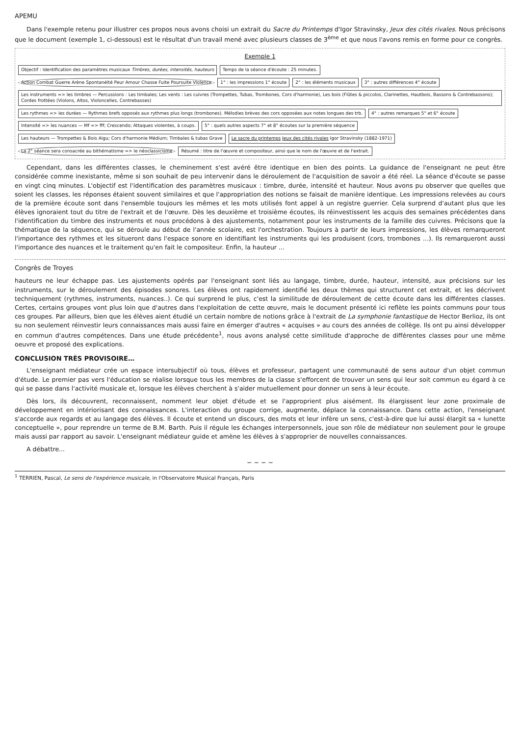APEMU
Dans l'exemple retenu pour illustrer ces propos nous avons choisi un extrait du Sacre du Printemps d'Igor Stravinsky, Jeux des cités rivales. Nous précisons que le document (exemple 1, ci-dessous) est le résultat d'un travail mené avec plusieurs classes de 3<sup>ème</sup> et que nous l'avons remis en forme pour ce congrès.
Exemple 1
Objectif : Identification des paramètres musicaux Timbres, durées, intensités, hauteurs
Temps de la séance d'écoute : 25 minutes.
Action Combat Guerre Arène Spontanéité Peur Amour Chasse Fuite Poursuite Violence
1° : les impressions 1° écoute
2° : les éléments musicaux
3° : autres différences 4° écoute
Les instruments => les timbres — Percussions : Les timbales; Les vents : Les cuivres (Trompettes, Tubas, Trombones, Cors d'harmonie), Les bois (Flûtes & piccolos, Clarinettes, Hautbois, Bassons & Contrebassons); Cordes frottées (Violons, Altos, Violoncelles, Contrebasses)
Les rythmes => les durées — Rythmes brefs opposés aux rythmes plus longs (trombones). Mélodies brèves des cors opposées aux notes longues des trb.
4° : autres remarques 5° et 6° écoute
Intensité => les nuances — Mf => fff; Crescendo; Attaques violentes, à coups.
5° : quels autres aspects 7° et 8° écoutes sur la première séquence
Les hauteurs — Trompettes & Bois Aigu; Cors d'harmonie Médium; Timbales & tubas Grave
Le sacre du printemps Jeux des cités rivales Igor Stravinsky (1882-1971)
La 2° séance sera consacrée au bithématisme => le néoclassicisme
Résumé : titre de l'œuvre et compositeur, ainsi que le nom de l'œuvre et de l'extrait.
Cependant, dans les différentes classes, le cheminement s'est avéré être identique en bien des points. La guidance de l'enseignant ne peut être considérée comme inexistante, même si son souhait de peu intervenir dans le déroulement de l'acquisition de savoir a été réel. La séance d'écoute se passe en vingt cinq minutes. L'objectif est l'identification des paramètres musicaux : timbre, durée, intensité et hauteur. Nous avons pu observer que quelles que soient les classes, les réponses étaient souvent similaires et que l'appropriation des notions se faisait de manière identique. Les impressions relevées au cours de la première écoute sont dans l'ensemble toujours les mêmes et les mots utilisés font appel à un registre guerrier. Cela surprend d'autant plus que les élèves ignoraient tout du titre de l'extrait et de l'œuvre. Dès les deuxième et troisième écoutes, ils réinvestissent les acquis des semaines précédentes dans l'identification du timbre des instruments et nous procédons à des ajustements, notamment pour les instruments de la famille des cuivres. Précisons que la thématique de la séquence, qui se déroule au début de l'année scolaire, est l'orchestration. Toujours à partir de leurs impressions, les élèves remarqueront l'importance des rythmes et les situeront dans l'espace sonore en identifiant les instruments qui les produisent (cors, trombones ...). Ils remarqueront aussi l'importance des nuances et le traitement qu'en fait le compositeur. Enfin, la hauteur ...
Congrès de Troyes
hauteurs ne leur échappe pas. Les ajustements opérés par l'enseignant sont liés au langage, timbre, durée, hauteur, intensité, aux précisions sur les instruments, sur le déroulement des épisodes sonores. Les élèves ont rapidement identifié les deux thèmes qui structurent cet extrait, et les décrivent techniquement (rythmes, instruments, nuances..). Ce qui surprend le plus, c'est la similitude de déroulement de cette écoute dans les différentes classes. Certes, certains groupes vont plus loin que d'autres dans l'exploitation de cette œuvre, mais le document présenté ici reflète les points communs pour tous ces groupes. Par ailleurs, bien que les élèves aient étudié un certain nombre de notions grâce à l'extrait de La symphonie fantastique de Hector Berlioz, ils ont su non seulement réinvestir leurs connaissances mais aussi faire en émerger d'autres « acquises » au cours des années de collège. Ils ont pu ainsi développer en commun d'autres compétences. Dans une étude précédente<sup>1</sup>, nous avons analysé cette similitude d'approche de différentes classes pour une même oeuvre et proposé des explications.
CONCLUSION TRÈS PROVISOIRE…
L'enseignant médiateur crée un espace intersubjectif où tous, élèves et professeur, partagent une communauté de sens autour d'un objet commun d'étude. Le premier pas vers l'éducation se réalise lorsque tous les membres de la classe s'efforcent de trouver un sens qui leur soit commun eu égard à ce qui se passe dans l'activité musicale et, lorsque les élèves cherchent à s'aider mutuellement pour donner un sens à leur écoute.
Dès lors, ils découvrent, reconnaissent, nomment leur objet d'étude et se l'approprient plus aisément. Ils élargissent leur zone proximale de développement en intériorisant des connaissances. L'interaction du groupe corrige, augmente, déplace la connaissance. Dans cette action, l'enseignant s'accorde aux regards et au langage des élèves. Il écoute et entend un discours, des mots et leur infère un sens, c'est-à-dire que lui aussi élargit sa « lunette conceptuelle », pour reprendre un terme de B.M. Barth. Puis il régule les échanges interpersonnels, joue son rôle de médiateur non seulement pour le groupe mais aussi par rapport au savoir. L'enseignant médiateur guide et amène les élèves à s'approprier de nouvelles connaissances.
A débattre...
∽ ∼ ∽ ∼
<sup>1</sup> TERRIEN, Pascal, Le sens de l'expérience musicale, in l'Observatoire Musical Français, Paris